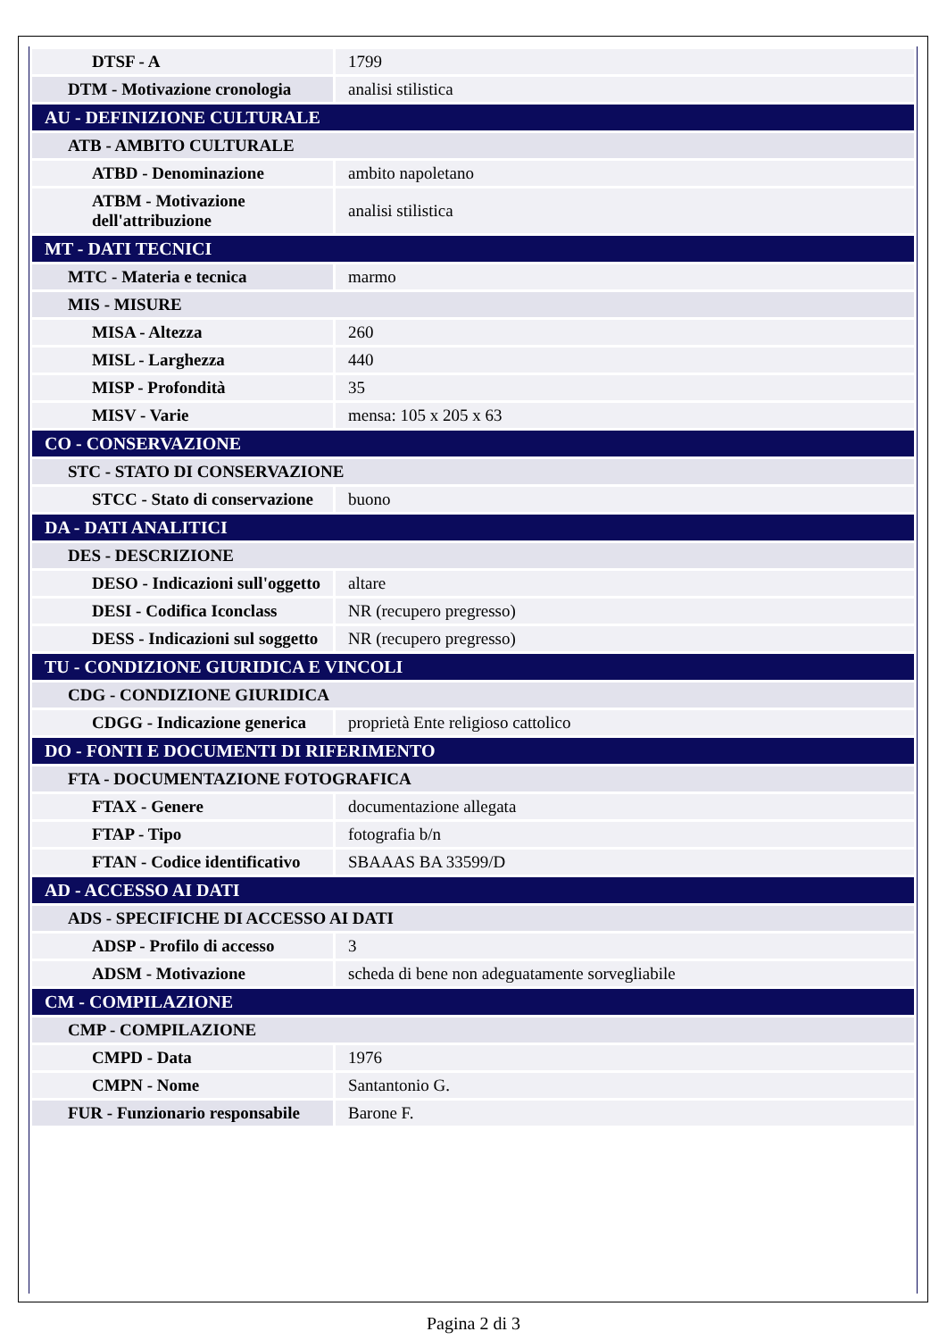| DTSF - A | 1799 |
| DTM - Motivazione cronologia | analisi stilistica |
| AU - DEFINIZIONE CULTURALE | |
| ATB - AMBITO CULTURALE | |
| ATBD - Denominazione | ambito napoletano |
| ATBM - Motivazione dell'attribuzione | analisi stilistica |
| MT - DATI TECNICI | |
| MTC - Materia e tecnica | marmo |
| MIS - MISURE | |
| MISA - Altezza | 260 |
| MISL - Larghezza | 440 |
| MISP - Profondità | 35 |
| MISV - Varie | mensa: 105 x 205 x 63 |
| CO - CONSERVAZIONE | |
| STC - STATO DI CONSERVAZIONE | |
| STCC - Stato di conservazione | buono |
| DA - DATI ANALITICI | |
| DES - DESCRIZIONE | |
| DESO - Indicazioni sull'oggetto | altare |
| DESI - Codifica Iconclass | NR (recupero pregresso) |
| DESS - Indicazioni sul soggetto | NR (recupero pregresso) |
| TU - CONDIZIONE GIURIDICA E VINCOLI | |
| CDG - CONDIZIONE GIURIDICA | |
| CDGG - Indicazione generica | proprietà Ente religioso cattolico |
| DO - FONTI E DOCUMENTI DI RIFERIMENTO | |
| FTA - DOCUMENTAZIONE FOTOGRAFICA | |
| FTAX - Genere | documentazione allegata |
| FTAP - Tipo | fotografia b/n |
| FTAN - Codice identificativo | SBAAAS BA 33599/D |
| AD - ACCESSO AI DATI | |
| ADS - SPECIFICHE DI ACCESSO AI DATI | |
| ADSP - Profilo di accesso | 3 |
| ADSM - Motivazione | scheda di bene non adeguatamente sorvegliabile |
| CM - COMPILAZIONE | |
| CMP - COMPILAZIONE | |
| CMPD - Data | 1976 |
| CMPN - Nome | Santantonio G. |
| FUR - Funzionario responsabile | Barone F. |
Pagina 2 di 3